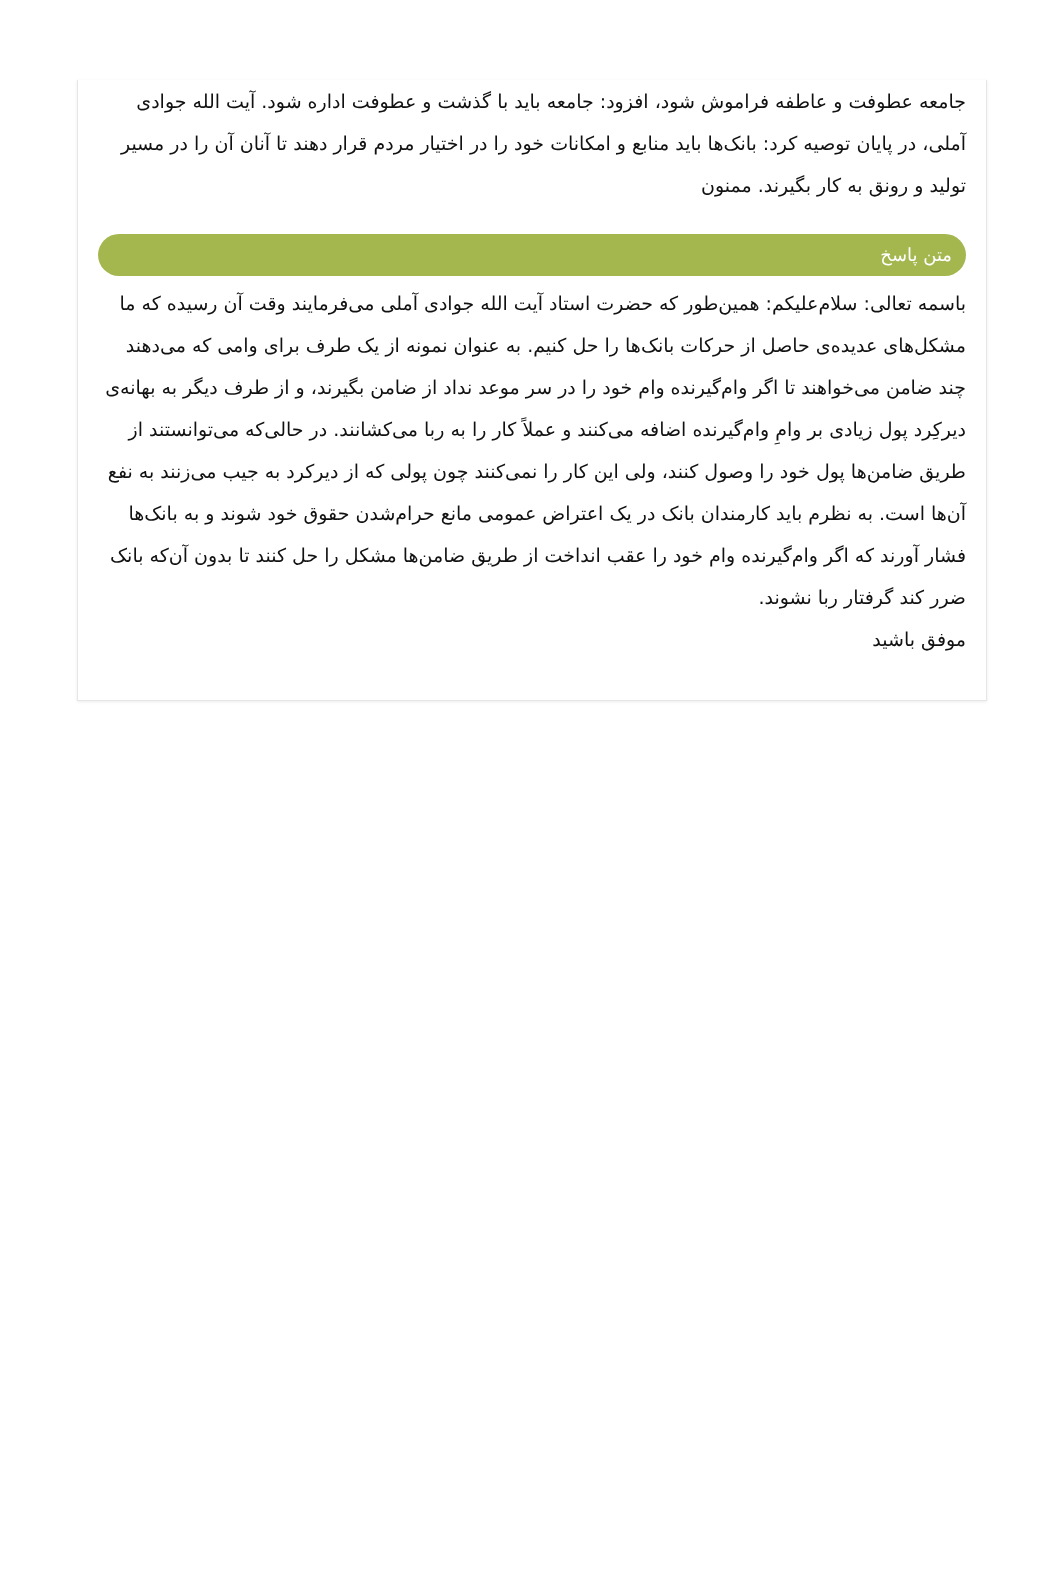جامعه عطوفت و عاطفه فراموش شود، افزود: جامعه باید با گذشت و عطوفت اداره شود. آیت الله جوادی آملی، در پایان توصیه کرد: بانک‌ها باید منابع و امکانات خود را در اختیار مردم قرار دهند تا آنان آن را در مسیر تولید و رونق به کار بگیرند. ممنون
متن پاسخ
باسمه تعالی: سلام‌علیکم: همین‌طور که حضرت استاد آیت الله جوادی آملی می‌فرمایند وقت آن رسیده که ما مشکل‌های عدیده‌ی حاصل از حرکات بانک‌ها را حل کنیم. به عنوان نمونه از یک طرف برای وامی که می‌دهند چند ضامن می‌خواهند تا اگر وام‌گیرنده وام خود را در سر موعد نداد از ضامن بگیرند، و از طرف دیگر به بهانه‌ی دیرکِرد پول زیادی بر وامِ وام‌گیرنده اضافه می‌کنند و عملاً کار را به ربا می‌کشانند. در حالی‌که می‌توانستند از طریق ضامن‌ها پول خود را وصول کنند، ولی این کار را نمی‌کنند چون پولی که از دیرکرد به جیب می‌زنند به نفع آن‌ها است. به نظرم باید کارمندان بانک در یک اعتراض عمومی مانع حرام‌شدن حقوق خود شوند و به بانک‌ها فشار آورند که اگر وام‌گیرنده وام خود را عقب انداخت از طریق ضامن‌ها مشکل را حل کنند تا بدون آن‌که بانک ضرر کند گرفتار ربا نشوند.
موفق باشید